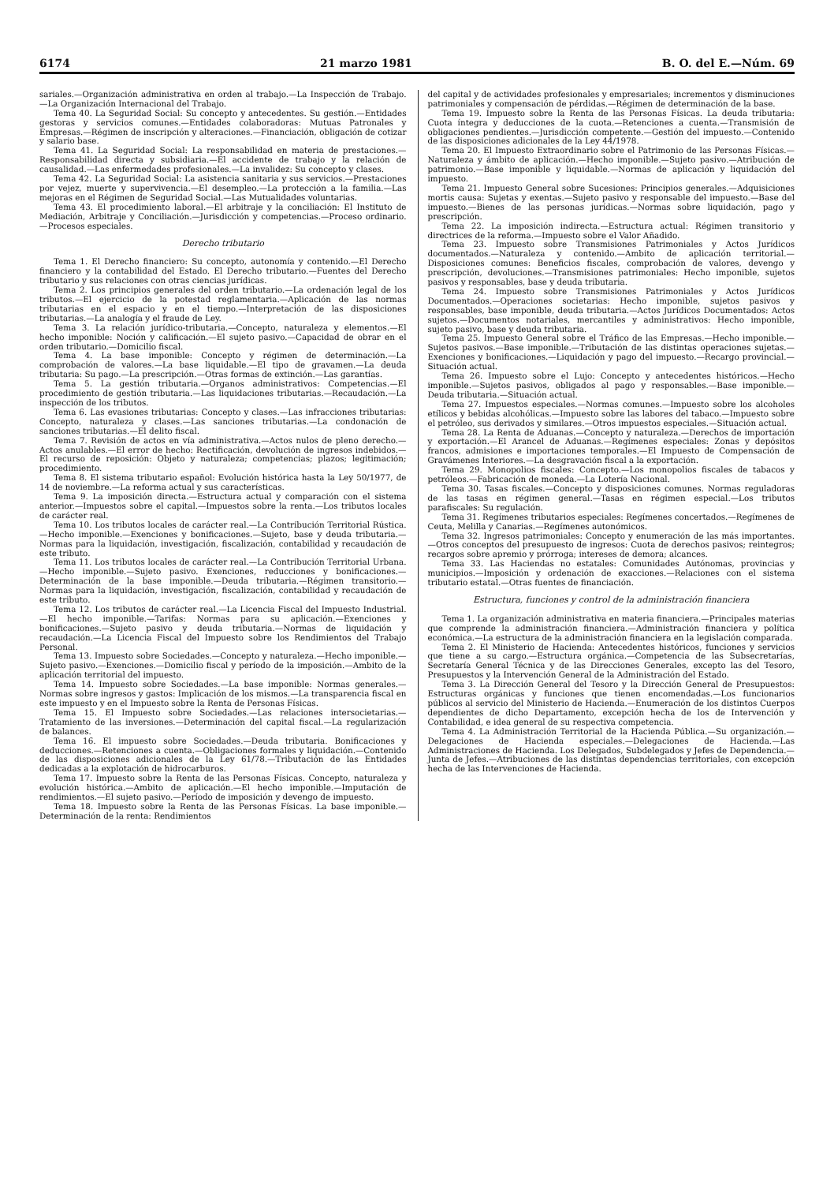6174 21 marzo 1981 B. O. del E.—Núm. 69
sariales.—Organización administrativa en orden al trabajo.—La Inspección de Trabajo.—La Organización Internacional del Trabajo.
Tema 40. La Seguridad Social: Su concepto y antecedentes. Su gestión.—Entidades gestoras y servicios comunes.—Entidades colaboradoras: Mutuas Patronales y Empresas.—Régimen de inscripción y alteraciones.—Financiación, obligación de cotizar y salario base.
Tema 41. La Seguridad Social: La responsabilidad en materia de prestaciones.—Responsabilidad directa y subsidiaria.—El accidente de trabajo y la relación de causalidad.—Las enfermedades profesionales.—La invalidez: Su concepto y clases.
Tema 42. La Seguridad Social: La asistencia sanitaria y sus servicios.—Prestaciones por vejez, muerte y supervivencia.—El desempleo.—La protección a la familia.—Las mejoras en el Régimen de Seguridad Social.—Las Mutualidades voluntarias.
Tema 43. El procedimiento laboral.—El arbitraje y la conciliación: El Instituto de Mediación, Arbitraje y Conciliación.—Jurisdicción y competencias.—Proceso ordinario.—Procesos especiales.
Derecho tributario
Tema 1. El Derecho financiero: Su concepto, autonomía y contenido.—El Derecho financiero y la contabilidad del Estado. El Derecho tributario.—Fuentes del Derecho tributario y sus relaciones con otras ciencias jurídicas.
Tema 2. Los principios generales del orden tributario.—La ordenación legal de los tributos.—El ejercicio de la potestad reglamentaria.—Aplicación de las normas tributarias en el espacio y en el tiempo.—Interpretación de las disposiciones tributarias.—La analogía y el fraude de Ley.
Tema 3. La relación jurídico-tributaria.—Concepto, naturaleza y elementos.—El hecho imponible: Noción y calificación.—El sujeto pasivo.—Capacidad de obrar en el orden tributario.—Domicilio fiscal.
Tema 4. La base imponible: Concepto y régimen de determinación.—La comprobación de valores.—La base liquidable.—El tipo de gravamen.—La deuda tributaria: Su pago.—La prescripción.—Otras formas de extinción.—Las garantías.
Tema 5. La gestión tributaria.—Organos administrativos: Competencias.—El procedimiento de gestión tributaria.—Las liquidaciones tributarias.—Recaudación.—La inspección de los tributos.
Tema 6. Las evasiones tributarias: Concepto y clases.—Las infracciones tributarias: Concepto, naturaleza y clases.—Las sanciones tributarias.—La condonación de sanciones tributarias.—El delito fiscal.
Tema 7. Revisión de actos en vía administrativa.—Actos nulos de pleno derecho.—Actos anulables.—El error de hecho: Rectificación, devolución de ingresos indebidos.—El recurso de reposición: Objeto y naturaleza; competencias; plazos; legitimación; procedimiento.
Tema 8. El sistema tributario español: Evolución histórica hasta la Ley 50/1977, de 14 de noviembre.—La reforma actual y sus características.
Tema 9. La imposición directa.—Estructura actual y comparación con el sistema anterior.—Impuestos sobre el capital.—Impuestos sobre la renta.—Los tributos locales de carácter real.
Tema 10. Los tributos locales de carácter real.—La Contribución Territorial Rústica.—Hecho imponible.—Exenciones y bonificaciones.—Sujeto, base y deuda tributaria.—Normas para la liquidación, investigación, fiscalización, contabilidad y recaudación de este tributo.
Tema 11. Los tributos locales de carácter real.—La Contribución Territorial Urbana.—Hecho imponible.—Sujeto pasivo. Exenciones, reducciones y bonificaciones.—Determinación de la base imponible.—Deuda tributaria.—Régimen transitorio.—Normas para la liquidación, investigación, fiscalización, contabilidad y recaudación de este tributo.
Tema 12. Los tributos de carácter real.—La Licencia Fiscal del Impuesto Industrial.—El hecho imponible.—Tarifas: Normas para su aplicación.—Exenciones y bonificaciones.—Sujeto pasivo y deuda tributaria.—Normas de liquidación y recaudación.—La Licencia Fiscal del Impuesto sobre los Rendimientos del Trabajo Personal.
Tema 13. Impuesto sobre Sociedades.—Concepto y naturaleza.—Hecho imponible.—Sujeto pasivo.—Exenciones.—Domicilio fiscal y período de la imposición.—Ambito de la aplicación territorial del impuesto.
Tema 14. Impuesto sobre Sociedades.—La base imponible: Normas generales.—Normas sobre ingresos y gastos: Implicación de los mismos.—La transparencia fiscal en este impuesto y en el Impuesto sobre la Renta de Personas Físicas.
Tema 15. El Impuesto sobre Sociedades.—Las relaciones intersocietarias.—Tratamiento de las inversiones.—Determinación del capital fiscal.—La regularización de balances.
Tema 16. El impuesto sobre Sociedades.—Deuda tributaria. Bonificaciones y deducciones.—Retenciones a cuenta.—Obligaciones formales y liquidación.—Contenido de las disposiciones adicionales de la Ley 61/78.—Tributación de las Entidades dedicadas a la explotación de hidrocarburos.
Tema 17. Impuesto sobre la Renta de las Personas Físicas. Concepto, naturaleza y evolución histórica.—Ambito de aplicación.—El hecho imponible.—Imputación de rendimientos.—El sujeto pasivo.—Período de imposición y devengo de impuesto.
Tema 18. Impuesto sobre la Renta de las Personas Físicas. La base imponible.—Determinación de la renta: Rendimientos
del capital y de actividades profesionales y empresariales; incrementos y disminuciones patrimoniales y compensación de pérdidas.—Régimen de determinación de la base.
Tema 19. Impuesto sobre la Renta de las Personas Físicas. La deuda tributaria: Cuota íntegra y deducciones de la cuota.—Retenciones a cuenta.—Transmisión de obligaciones pendientes.—Jurisdicción competente.—Gestión del impuesto.—Contenido de las disposiciones adicionales de la Ley 44/1978.
Tema 20. El Impuesto Extraordinario sobre el Patrimonio de las Personas Físicas.—Naturaleza y ámbito de aplicación.—Hecho imponible.—Sujeto pasivo.—Atribución de patrimonio.—Base imponible y liquidable.—Normas de aplicación y liquidación del impuesto.
Tema 21. Impuesto General sobre Sucesiones: Principios generales.—Adquisiciones mortis causa: Sujetas y exentas.—Sujeto pasivo y responsable del impuesto.—Base del impuesto.—Bienes de las personas jurídicas.—Normas sobre liquidación, pago y prescripción.
Tema 22. La imposición indirecta.—Estructura actual: Régimen transitorio y directrices de la reforma.—Impuesto sobre el Valor Añadido.
Tema 23. Impuesto sobre Transmisiones Patrimoniales y Actos Jurídicos documentados.—Naturaleza y contenido.—Ambito de aplicación territorial.—Disposiciones comunes: Beneficios fiscales, comprobación de valores, devengo y prescripción, devoluciones.—Transmisiones patrimoniales: Hecho imponible, sujetos pasivos y responsables, base y deuda tributaria.
Tema 24. Impuesto sobre Transmisiones Patrimoniales y Actos Jurídicos Documentados.—Operaciones societarias: Hecho imponible, sujetos pasivos y responsables, base imponible, deuda tributaria.—Actos Jurídicos Documentados: Actos sujetos.—Documentos notariales, mercantiles y administrativos: Hecho imponible, sujeto pasivo, base y deuda tributaria.
Tema 25. Impuesto General sobre el Tráfico de las Empresas.—Hecho imponible.—Sujetos pasivos.—Base imponible.—Tributación de las distintas operaciones sujetas.—Exenciones y bonificaciones.—Liquidación y pago del impuesto.—Recargo provincial.—Situación actual.
Tema 26. Impuesto sobre el Lujo: Concepto y antecedentes históricos.—Hecho imponible.—Sujetos pasivos, obligados al pago y responsables.—Base imponible.—Deuda tributaria.—Situación actual.
Tema 27. Impuestos especiales.—Normas comunes.—Impuesto sobre los alcoholes etílicos y bebidas alcohólicas.—Impuesto sobre las labores del tabaco.—Impuesto sobre el petróleo, sus derivados y similares.—Otros impuestos especiales.—Situación actual.
Tema 28. La Renta de Aduanas.—Concepto y naturaleza.—Derechos de importación y exportación.—El Arancel de Aduanas.—Regímenes especiales: Zonas y depósitos francos, admisiones e importaciones temporales.—El Impuesto de Compensación de Gravámenes Interiores.—La desgravación fiscal a la exportación.
Tema 29. Monopolios fiscales: Concepto.—Los monopolios fiscales de tabacos y petróleos.—Fabricación de moneda.—La Lotería Nacional.
Tema 30. Tasas fiscales.—Concepto y disposiciones comunes. Normas reguladoras de las tasas en régimen general.—Tasas en régimen especial.—Los tributos parafiscales: Su regulación.
Tema 31. Regímenes tributarios especiales: Regímenes concertados.—Regímenes de Ceuta, Melilla y Canarias.—Regímenes autonómicos.
Tema 32. Ingresos patrimoniales: Concepto y enumeración de las más importantes.—Otros conceptos del presupuesto de ingresos: Cuota de derechos pasivos; reintegros; recargos sobre apremio y prórroga; intereses de demora; alcances.
Tema 33. Las Haciendas no estatales: Comunidades Autónomas, provincias y municipios.—Imposición y ordenación de exacciones.—Relaciones con el sistema tributario estatal.—Otras fuentes de financiación.
Estructura, funciones y control de la administración financiera
Tema 1. La organización administrativa en materia financiera.—Principales materias que comprende la administración financiera.—Administración financiera y política económica.—La estructura de la administración financiera en la legislación comparada.
Tema 2. El Ministerio de Hacienda: Antecedentes históricos, funciones y servicios que tiene a su cargo.—Estructura orgánica.—Competencia de las Subsecretarías, Secretaría General Técnica y de las Direcciones Generales, excepto las del Tesoro, Presupuestos y la Intervención General de la Administración del Estado.
Tema 3. La Dirección General del Tesoro y la Dirección General de Presupuestos: Estructuras orgánicas y funciones que tienen encomendadas.—Los funcionarios públicos al servicio del Ministerio de Hacienda.—Enumeración de los distintos Cuerpos dependientes de dicho Departamento, excepción hecha de los de Intervención y Contabilidad, e idea general de su respectiva competencia.
Tema 4. La Administración Territorial de la Hacienda Pública.—Su organización.—Delegaciones de Hacienda especiales.—Delegaciones de Hacienda.—Las Administraciones de Hacienda. Los Delegados, Subdelegados y Jefes de Dependencia.—Junta de Jefes.—Atribuciones de las distintas dependencias territoriales, con excepción hecha de las Intervenciones de Hacienda.